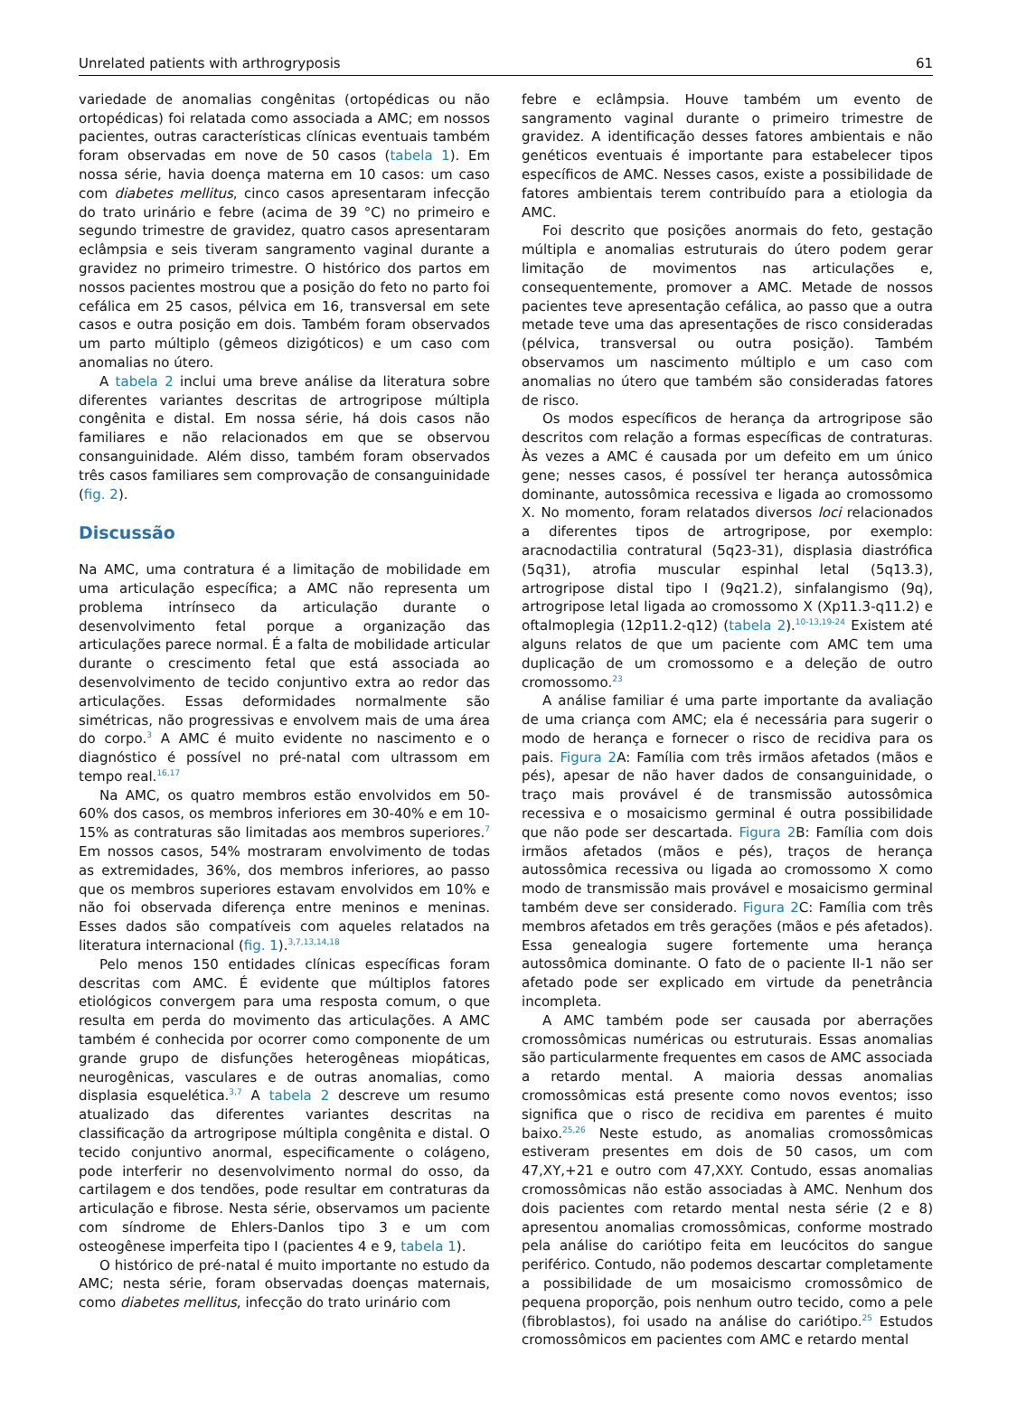Unrelated patients with arthrogryposis 61
variedade de anomalias congênitas (ortopédicas ou não ortopédicas) foi relatada como associada a AMC; em nossos pacientes, outras características clínicas eventuais também foram observadas em nove de 50 casos (tabela 1). Em nossa série, havia doença materna em 10 casos: um caso com diabetes mellitus, cinco casos apresentaram infecção do trato urinário e febre (acima de 39 °C) no primeiro e segundo trimestre de gravidez, quatro casos apresentaram eclâmpsia e seis tiveram sangramento vaginal durante a gravidez no primeiro trimestre. O histórico dos partos em nossos pacientes mostrou que a posição do feto no parto foi cefálica em 25 casos, pélvica em 16, transversal em sete casos e outra posição em dois. Também foram observados um parto múltiplo (gêmeos dizigóticos) e um caso com anomalias no útero.
A tabela 2 inclui uma breve análise da literatura sobre diferentes variantes descritas de artrogripose múltipla congênita e distal. Em nossa série, há dois casos não familiares e não relacionados em que se observou consanguinidade. Além disso, também foram observados três casos familiares sem comprovação de consanguinidade (fig. 2).
Discussão
Na AMC, uma contratura é a limitação de mobilidade em uma articulação específica; a AMC não representa um problema intrínseco da articulação durante o desenvolvimento fetal porque a organização das articulações parece normal. É a falta de mobilidade articular durante o crescimento fetal que está associada ao desenvolvimento de tecido conjuntivo extra ao redor das articulações. Essas deformidades normalmente são simétricas, não progressivas e envolvem mais de uma área do corpo.<sup>3</sup> A AMC é muito evidente no nascimento e o diagnóstico é possível no pré-natal com ultrassom em tempo real.<sup>16,17</sup>
Na AMC, os quatro membros estão envolvidos em 50-60% dos casos, os membros inferiores em 30-40% e em 10-15% as contraturas são limitadas aos membros superiores.<sup>7</sup> Em nossos casos, 54% mostraram envolvimento de todas as extremidades, 36%, dos membros inferiores, ao passo que os membros superiores estavam envolvidos em 10% e não foi observada diferença entre meninos e meninas. Esses dados são compatíveis com aqueles relatados na literatura internacional (fig. 1).<sup>3,7,13,14,18</sup>
Pelo menos 150 entidades clínicas específicas foram descritas com AMC. É evidente que múltiplos fatores etiológicos convergem para uma resposta comum, o que resulta em perda do movimento das articulações. A AMC também é conhecida por ocorrer como componente de um grande grupo de disfunções heterogêneas miopáticas, neurogênicas, vasculares e de outras anomalias, como displasia esquelética.<sup>3,7</sup> A tabela 2 descreve um resumo atualizado das diferentes variantes descritas na classificação da artrogripose múltipla congênita e distal. O tecido conjuntivo anormal, especificamente o colágeno, pode interferir no desenvolvimento normal do osso, da cartilagem e dos tendões, pode resultar em contraturas da articulação e fibrose. Nesta série, observamos um paciente com síndrome de Ehlers-Danlos tipo 3 e um com osteogênese imperfeita tipo I (pacientes 4 e 9, tabela 1).
O histórico de pré-natal é muito importante no estudo da AMC; nesta série, foram observadas doenças maternais, como diabetes mellitus, infecção do trato urinário com
febre e eclâmpsia. Houve também um evento de sangramento vaginal durante o primeiro trimestre de gravidez. A identificação desses fatores ambientais e não genéticos eventuais é importante para estabelecer tipos específicos de AMC. Nesses casos, existe a possibilidade de fatores ambientais terem contribuído para a etiologia da AMC.
Foi descrito que posições anormais do feto, gestação múltipla e anomalias estruturais do útero podem gerar limitação de movimentos nas articulações e, consequentemente, promover a AMC. Metade de nossos pacientes teve apresentação cefálica, ao passo que a outra metade teve uma das apresentações de risco consideradas (pélvica, transversal ou outra posição). Também observamos um nascimento múltiplo e um caso com anomalias no útero que também são consideradas fatores de risco.
Os modos específicos de herança da artrogripose são descritos com relação a formas específicas de contraturas. Às vezes a AMC é causada por um defeito em um único gene; nesses casos, é possível ter herança autossômica dominante, autossômica recessiva e ligada ao cromossomo X. No momento, foram relatados diversos loci relacionados a diferentes tipos de artrogripose, por exemplo: aracnodactilia contratural (5q23-31), displasia diastrófica (5q31), atrofia muscular espinhal letal (5q13.3), artrogripose distal tipo I (9q21.2), sinfalangismo (9q), artrogripose letal ligada ao cromossomo X (Xp11.3-q11.2) e oftalmoplegia (12p11.2-q12) (tabela 2).<sup>10-13,19-24</sup> Existem até alguns relatos de que um paciente com AMC tem uma duplicação de um cromossomo e a deleção de outro cromossomo.<sup>23</sup>
A análise familiar é uma parte importante da avaliação de uma criança com AMC; ela é necessária para sugerir o modo de herança e fornecer o risco de recidiva para os pais. Figura 2 A: Família com três irmãos afetados (mãos e pés), apesar de não haver dados de consanguinidade, o traço mais provável é de transmissão autossômica recessiva e o mosaicismo germinal é outra possibilidade que não pode ser descartada. Figura 2 B: Família com dois irmãos afetados (mãos e pés), traços de herança autossômica recessiva ou ligada ao cromossomo X como modo de transmissão mais provável e mosaicismo germinal também deve ser considerado. Figura 2 C: Família com três membros afetados em três gerações (mãos e pés afetados). Essa genealogia sugere fortemente uma herança autossômica dominante. O fato de o paciente II-1 não ser afetado pode ser explicado em virtude da penetrância incompleta.
A AMC também pode ser causada por aberrações cromossômicas numéricas ou estruturais. Essas anomalias são particularmente frequentes em casos de AMC associada a retardo mental. A maioria dessas anomalias cromossômicas está presente como novos eventos; isso significa que o risco de recidiva em parentes é muito baixo.<sup>25,26</sup> Neste estudo, as anomalias cromossômicas estiveram presentes em dois de 50 casos, um com 47,XY,+21 e outro com 47,XXY. Contudo, essas anomalias cromossômicas não estão associadas à AMC. Nenhum dos dois pacientes com retardo mental nesta série (2 e 8) apresentou anomalias cromossômicas, conforme mostrado pela análise do cariótipo feita em leucócitos do sangue periférico. Contudo, não podemos descartar completamente a possibilidade de um mosaicismo cromossômico de pequena proporção, pois nenhum outro tecido, como a pele (fibroblastos), foi usado na análise do cariótipo.<sup>25</sup> Estudos cromossômicos em pacientes com AMC e retardo mental